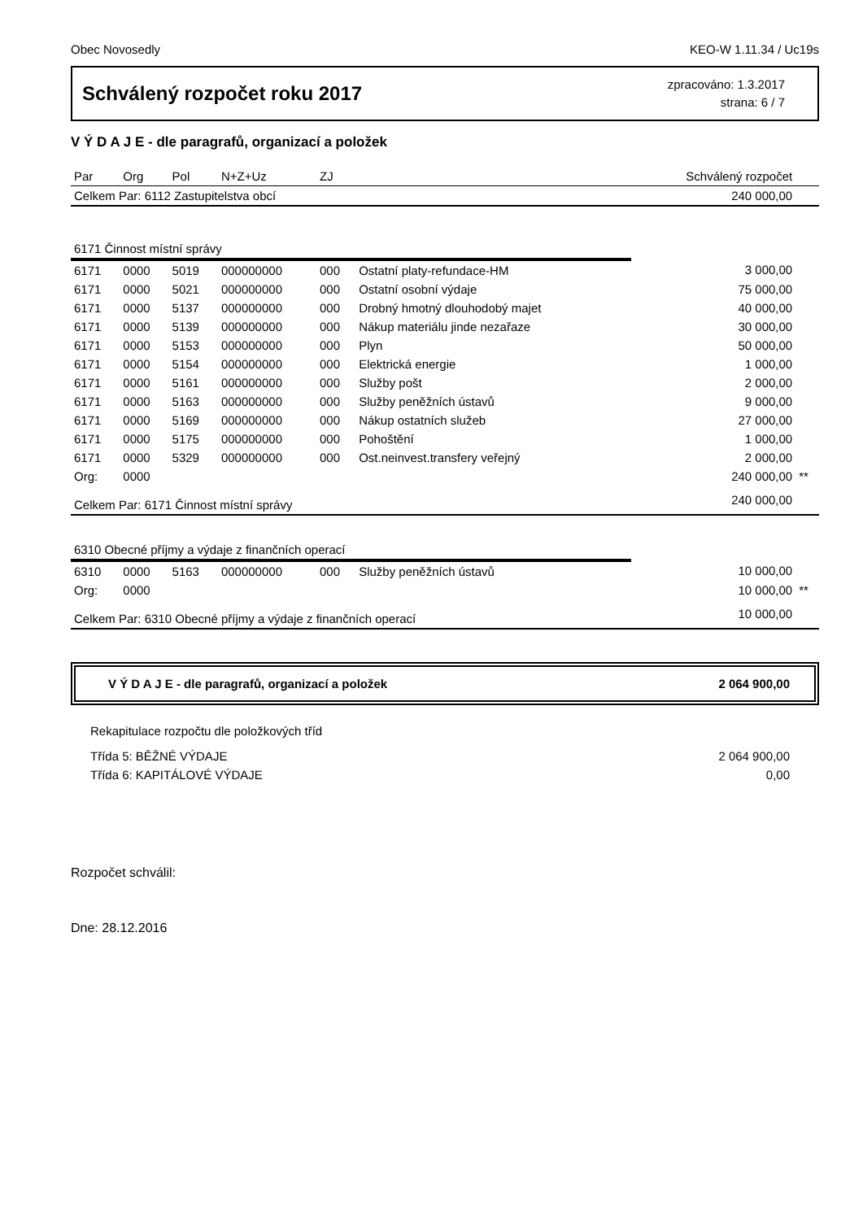Obec Novosedly KEO-W 1.11.34 / Uc19s
Schválený rozpočet roku 2017
zpracováno: 1.3.2017
strana: 6 / 7
V Ý D A J E - dle paragrafů, organizací a položek
| Par | Org | Pol | N+Z+Uz | ZJ | | Schválený rozpočet | |
| Celkem Par: 6112 Zastupitelstva obcí | | | | | | 240 000,00 | |
| 6171 Činnost místní správy | | | | | | | |
| 6171 | 0000 | 5019 | 000000000 | 000 | Ostatní platy-refundace-HM | 3 000,00 | |
| 6171 | 0000 | 5021 | 000000000 | 000 | Ostatní osobní výdaje | 75 000,00 | |
| 6171 | 0000 | 5137 | 000000000 | 000 | Drobný hmotný dlouhodobý majet | 40 000,00 | |
| 6171 | 0000 | 5139 | 000000000 | 000 | Nákup materiálu jinde nezařaze | 30 000,00 | |
| 6171 | 0000 | 5153 | 000000000 | 000 | Plyn | 50 000,00 | |
| 6171 | 0000 | 5154 | 000000000 | 000 | Elektrická energie | 1 000,00 | |
| 6171 | 0000 | 5161 | 000000000 | 000 | Služby pošt | 2 000,00 | |
| 6171 | 0000 | 5163 | 000000000 | 000 | Služby peněžních ústavů | 9 000,00 | |
| 6171 | 0000 | 5169 | 000000000 | 000 | Nákup ostatních služeb | 27 000,00 | |
| 6171 | 0000 | 5175 | 000000000 | 000 | Pohoštění | 1 000,00 | |
| 6171 | 0000 | 5329 | 000000000 | 000 | Ost.neinvest.transfery veřejný | 2 000,00 | |
| Org: | 0000 | | | | | 240 000,00 | ** |
| Celkem Par: 6171 Činnost místní správy | | | | | | 240 000,00 | |
| 6310 Obecné příjmy a výdaje z finančních operací | | | | | | | |
| 6310 | 0000 | 5163 | 000000000 | 000 | Služby peněžních ústavů | 10 000,00 | |
| Org: | 0000 | | | | | 10 000,00 | ** |
| Celkem Par: 6310 Obecné příjmy a výdaje z finančních operací | | | | | | 10 000,00 | |
V Ý D A J E - dle paragrafů, organizací a položek 2 064 900,00
Rekapitulace rozpočtu dle položkových tříd
Třída 5: BĚŽNÉ VÝDAJE 2 064 900,00
Třída 6: KAPITÁLOVÉ VÝDAJE 0,00
Rozpočet schválil:
Dne: 28.12.2016